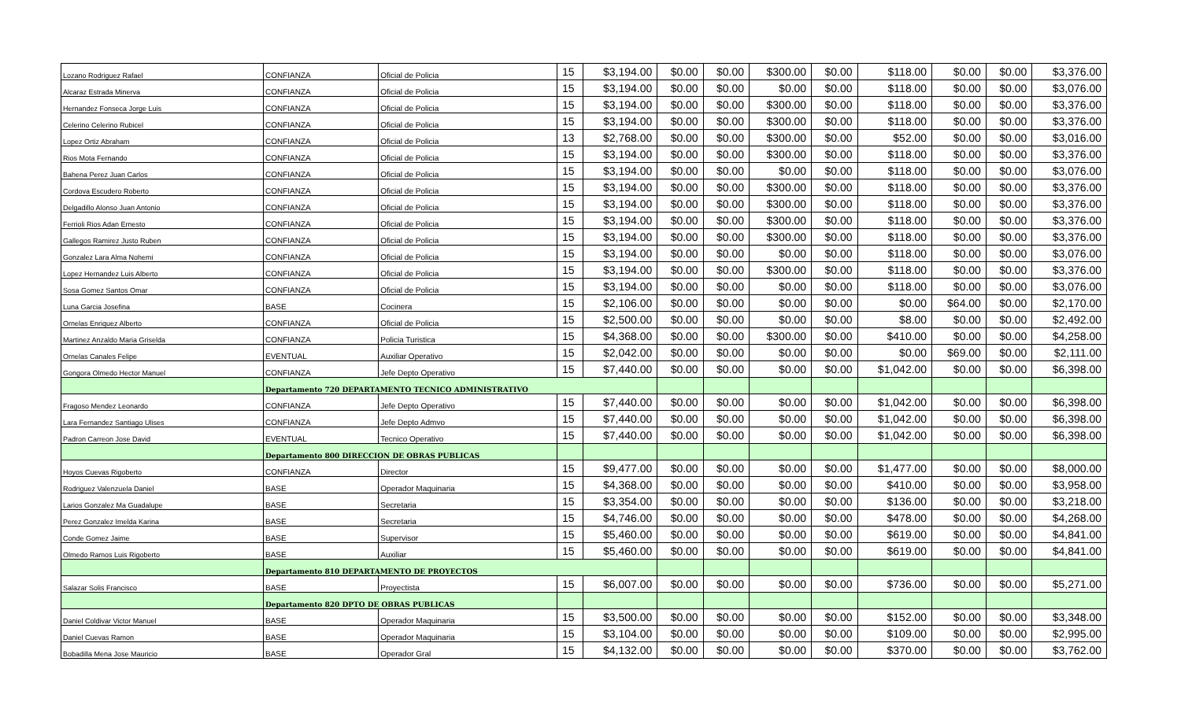| Lozano Rodriguez Rafael | CONFIANZA | Oficial de Policia | 15 | $3,194.00 | $0.00 | $0.00 | $300.00 | $0.00 | $118.00 | $0.00 | $0.00 | $3,376.00 |
| Alcaraz Estrada Minerva | CONFIANZA | Oficial de Policia | 15 | $3,194.00 | $0.00 | $0.00 | $0.00 | $0.00 | $118.00 | $0.00 | $0.00 | $3,076.00 |
| Hernandez Fonseca Jorge Luis | CONFIANZA | Oficial de Policia | 15 | $3,194.00 | $0.00 | $0.00 | $300.00 | $0.00 | $118.00 | $0.00 | $0.00 | $3,376.00 |
| Celerino Celerino Rubicel | CONFIANZA | Oficial de Policia | 15 | $3,194.00 | $0.00 | $0.00 | $300.00 | $0.00 | $118.00 | $0.00 | $0.00 | $3,376.00 |
| Lopez Ortiz Abraham | CONFIANZA | Oficial de Policia | 13 | $2,768.00 | $0.00 | $0.00 | $300.00 | $0.00 | $52.00 | $0.00 | $0.00 | $3,016.00 |
| Rios Mota Fernando | CONFIANZA | Oficial de Policia | 15 | $3,194.00 | $0.00 | $0.00 | $300.00 | $0.00 | $118.00 | $0.00 | $0.00 | $3,376.00 |
| Bahena Perez Juan Carlos | CONFIANZA | Oficial de Policia | 15 | $3,194.00 | $0.00 | $0.00 | $0.00 | $0.00 | $118.00 | $0.00 | $0.00 | $3,076.00 |
| Cordova Escudero Roberto | CONFIANZA | Oficial de Policia | 15 | $3,194.00 | $0.00 | $0.00 | $300.00 | $0.00 | $118.00 | $0.00 | $0.00 | $3,376.00 |
| Delgadillo Alonso Juan Antonio | CONFIANZA | Oficial de Policia | 15 | $3,194.00 | $0.00 | $0.00 | $300.00 | $0.00 | $118.00 | $0.00 | $0.00 | $3,376.00 |
| Ferrioli Rios Adan Ernesto | CONFIANZA | Oficial de Policia | 15 | $3,194.00 | $0.00 | $0.00 | $300.00 | $0.00 | $118.00 | $0.00 | $0.00 | $3,376.00 |
| Gallegos Ramirez Justo Ruben | CONFIANZA | Oficial de Policia | 15 | $3,194.00 | $0.00 | $0.00 | $300.00 | $0.00 | $118.00 | $0.00 | $0.00 | $3,376.00 |
| Gonzalez Lara Alma Nohemi | CONFIANZA | Oficial de Policia | 15 | $3,194.00 | $0.00 | $0.00 | $0.00 | $0.00 | $118.00 | $0.00 | $0.00 | $3,076.00 |
| Lopez Hernandez Luis Alberto | CONFIANZA | Oficial de Policia | 15 | $3,194.00 | $0.00 | $0.00 | $300.00 | $0.00 | $118.00 | $0.00 | $0.00 | $3,376.00 |
| Sosa Gomez Santos Omar | CONFIANZA | Oficial de Policia | 15 | $3,194.00 | $0.00 | $0.00 | $0.00 | $0.00 | $118.00 | $0.00 | $0.00 | $3,076.00 |
| Luna Garcia Josefina | BASE | Cocinera | 15 | $2,106.00 | $0.00 | $0.00 | $0.00 | $0.00 | $0.00 | $64.00 | $0.00 | $2,170.00 |
| Ornelas Enriquez Alberto | CONFIANZA | Oficial de Policia | 15 | $2,500.00 | $0.00 | $0.00 | $0.00 | $0.00 | $8.00 | $0.00 | $0.00 | $2,492.00 |
| Martinez Anzaldo Maria Griselda | CONFIANZA | Policia Turistica | 15 | $4,368.00 | $0.00 | $0.00 | $300.00 | $0.00 | $410.00 | $0.00 | $0.00 | $4,258.00 |
| Ornelas Canales Felipe | EVENTUAL | Auxiliar Operativo | 15 | $2,042.00 | $0.00 | $0.00 | $0.00 | $0.00 | $0.00 | $69.00 | $0.00 | $2,111.00 |
| Gongora Olmedo Hector Manuel | CONFIANZA | Jefe Depto Operativo | 15 | $7,440.00 | $0.00 | $0.00 | $0.00 | $0.00 | $1,042.00 | $0.00 | $0.00 | $6,398.00 |
| | Departamento 720 DEPARTAMENTO TECNICO ADMINISTRATIVO | | | | | | | | | | | |
| Fragoso Mendez Leonardo | CONFIANZA | Jefe Depto Operativo | 15 | $7,440.00 | $0.00 | $0.00 | $0.00 | $0.00 | $1,042.00 | $0.00 | $0.00 | $6,398.00 |
| Lara Fernandez Santiago Ulises | CONFIANZA | Jefe Depto Admvo | 15 | $7,440.00 | $0.00 | $0.00 | $0.00 | $0.00 | $1,042.00 | $0.00 | $0.00 | $6,398.00 |
| Padron Carreon Jose David | EVENTUAL | Tecnico Operativo | 15 | $7,440.00 | $0.00 | $0.00 | $0.00 | $0.00 | $1,042.00 | $0.00 | $0.00 | $6,398.00 |
| | Departamento 800 DIRECCION DE OBRAS PUBLICAS | | | | | | | | | | | |
| Hoyos Cuevas Rigoberto | CONFIANZA | Director | 15 | $9,477.00 | $0.00 | $0.00 | $0.00 | $0.00 | $1,477.00 | $0.00 | $0.00 | $8,000.00 |
| Rodriguez Valenzuela Daniel | BASE | Operador Maquinaria | 15 | $4,368.00 | $0.00 | $0.00 | $0.00 | $0.00 | $410.00 | $0.00 | $0.00 | $3,958.00 |
| Larios Gonzalez Ma Guadalupe | BASE | Secretaria | 15 | $3,354.00 | $0.00 | $0.00 | $0.00 | $0.00 | $136.00 | $0.00 | $0.00 | $3,218.00 |
| Perez Gonzalez Imelda Karina | BASE | Secretaria | 15 | $4,746.00 | $0.00 | $0.00 | $0.00 | $0.00 | $478.00 | $0.00 | $0.00 | $4,268.00 |
| Conde Gomez Jaime | BASE | Supervisor | 15 | $5,460.00 | $0.00 | $0.00 | $0.00 | $0.00 | $619.00 | $0.00 | $0.00 | $4,841.00 |
| Olmedo Ramos Luis Rigoberto | BASE | Auxiliar | 15 | $5,460.00 | $0.00 | $0.00 | $0.00 | $0.00 | $619.00 | $0.00 | $0.00 | $4,841.00 |
| | Departamento 810 DEPARTAMENTO DE PROYECTOS | | | | | | | | | | | |
| Salazar Solis Francisco | BASE | Proyectista | 15 | $6,007.00 | $0.00 | $0.00 | $0.00 | $0.00 | $736.00 | $0.00 | $0.00 | $5,271.00 |
| | Departamento 820 DPTO DE OBRAS PUBLICAS | | | | | | | | | | | |
| Daniel Coldivar Victor Manuel | BASE | Operador Maquinaria | 15 | $3,500.00 | $0.00 | $0.00 | $0.00 | $0.00 | $152.00 | $0.00 | $0.00 | $3,348.00 |
| Daniel Cuevas Ramon | BASE | Operador Maquinaria | 15 | $3,104.00 | $0.00 | $0.00 | $0.00 | $0.00 | $109.00 | $0.00 | $0.00 | $2,995.00 |
| Bobadilla Mena Jose Mauricio | BASE | Operador Gral | 15 | $4,132.00 | $0.00 | $0.00 | $0.00 | $0.00 | $370.00 | $0.00 | $0.00 | $3,762.00 |